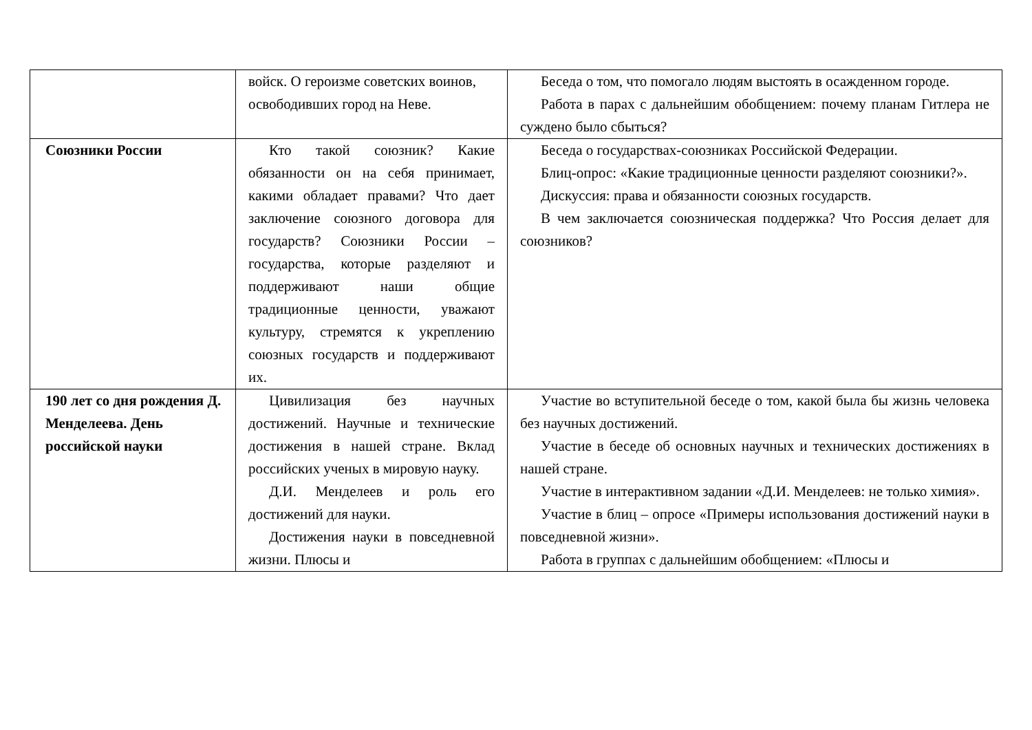| | войск. О героизме советских воинов, освободивших город на Неве. | Беседа о том, что помогало людям выстоять в осажденном городе. Работа в парах с дальнейшим обобщением: почему планам Гитлера не суждено было сбыться? |
| Союзники России | Кто такой союзник? Какие обязанности он на себя принимает, какими обладает правами? Что дает заключение союзного договора для государств? Союзники России – государства, которые разделяют и поддерживают наши общие традиционные ценности, уважают культуру, стремятся к укреплению союзных государств и поддерживают их. | Беседа о государствах-союзниках Российской Федерации. Блиц-опрос: «Какие традиционные ценности разделяют союзники?». Дискуссия: права и обязанности союзных государств. В чем заключается союзническая поддержка? Что Россия делает для союзников? |
| 190 лет со дня рождения Д. Менделеева. День российской науки | Цивилизация без научных достижений. Научные и технические достижения в нашей стране. Вклад российских ученых в мировую науку. Д.И. Менделеев и роль его достижений для науки. Достижения науки в повседневной жизни. Плюсы и | Участие во вступительной беседе о том, какой была бы жизнь человека без научных достижений. Участие в беседе об основных научных и технических достижениях в нашей стране. Участие в интерактивном задании «Д.И. Менделеев: не только химия». Участие в блиц – опросе «Примеры использования достижений науки в повседневной жизни». Работа в группах с дальнейшим обобщением: «Плюсы и |